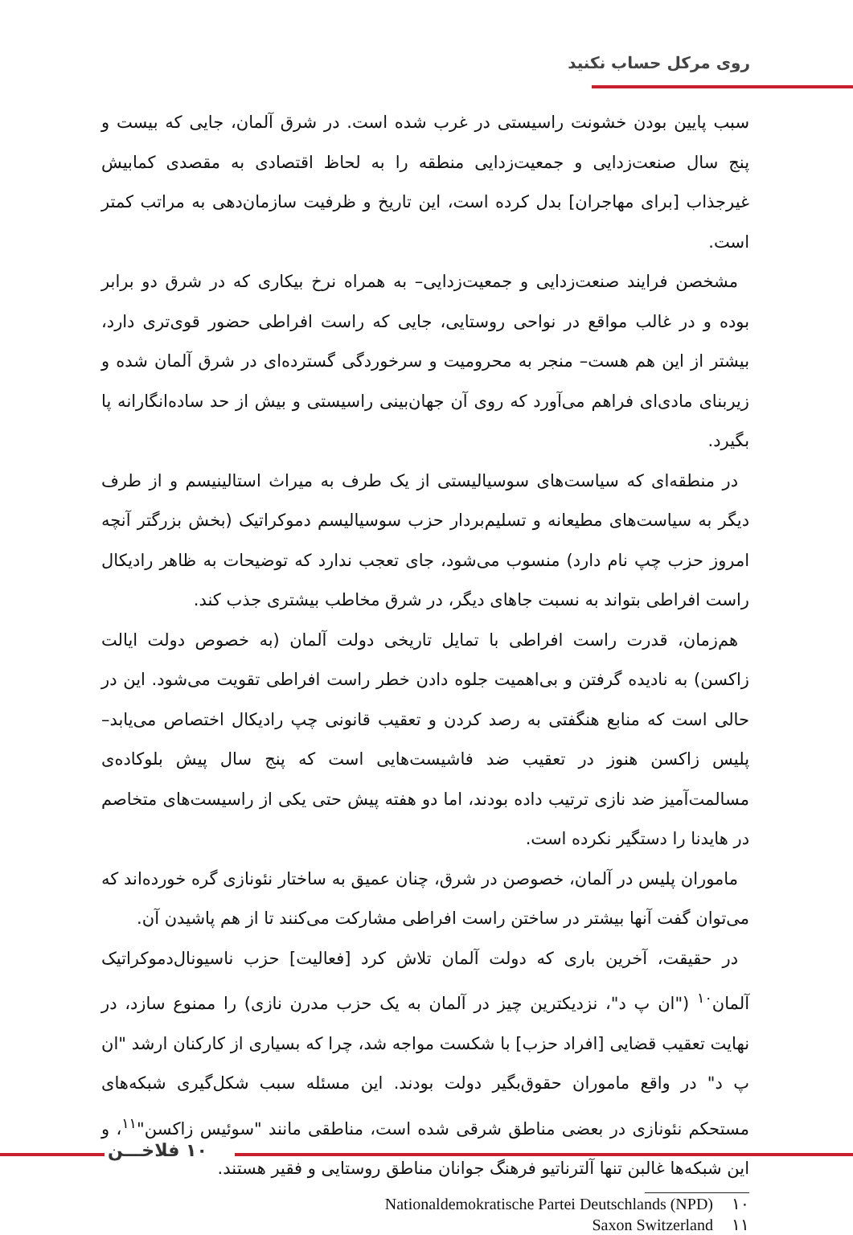روی مرکل حساب نکنید
سبب پایین بودن خشونت راسیستی در غرب شده است. در شرق آلمان، جایی که بیست و پنج سال صنعت‌زدایی و جمعیت‌زدایی منطقه را به لحاظ اقتصادی به مقصدی کمابیش غیرجذاب [برای مهاجران] بدل کرده است، این تاریخ و ظرفیت سازمان‌دهی به مراتب کمتر است.
مشخصن فرایند صنعت‌زدایی و جمعیت‌زدایی– به همراه نرخ بیکاری که در شرق دو برابر بوده و در غالب مواقع در نواحی روستایی، جایی که راست افراطی حضور قوی‌تری دارد، بیشتر از این هم هست– منجر به محرومیت و سرخوردگی گسترده‌ای در شرق آلمان شده و زیربنای مادی‌ای فراهم می‌آورد که روی آن جهان‌بینی راسیستی و بیش از حد ساده‌انگارانه پا بگیرد.
در منطقه‌ای که سیاست‌های سوسیالیستی از یک طرف به میراث استالینیسم و از طرف دیگر به سیاست‌های مطیعانه و تسلیم‌بردار حزب سوسیالیسم دموکراتیک (بخش بزرگتر آنچه امروز حزب چپ نام دارد) منسوب می‌شود، جای تعجب ندارد که توضیحات به ظاهر رادیکال راست افراطی بتواند به نسبت جاهای دیگر، در شرق مخاطب بیشتری جذب کند.
هم‌زمان، قدرت راست افراطی با تمایل تاریخی دولت آلمان (به خصوص دولت ایالت زاکسن) به نادیده گرفتن و بی‌اهمیت جلوه دادن خطر راست افراطی تقویت می‌شود. این در حالی است که منابع هنگفتی به رصد کردن و تعقیب قانونی چپ رادیکال اختصاص می‌یابد– پلیس زاکسن هنوز در تعقیب ضد فاشیست‌هایی است که پنج سال پیش بلوکاده‌ی مسالمت‌آمیز ضد نازی ترتیب داده بودند، اما دو هفته پیش حتی یکی از راسیست‌های متخاصم در هایدنا را دستگیر نکرده است.
ماموران پلیس در آلمان، خصوصن در شرق، چنان عمیق به ساختار نئونازی گره خورده‌اند که می‌توان گفت آنها بیشتر در ساختن راست افراطی مشارکت می‌کنند تا از هم پاشیدن آن.
در حقیقت، آخرین باری که دولت آلمان تلاش کرد [فعالیت] حزب ناسیونال‌دموکراتیک آلمان<sup>۱۰</sup> ("ان پ د"، نزدیکترین چیز در آلمان به یک حزب مدرن نازی) را ممنوع سازد، در نهایت تعقیب قضایی [افراد حزب] با شکست مواجه شد، چرا که بسیاری از کارکنان ارشد "ان پ د" در واقع ماموران حقوق‌بگیر دولت بودند. این مسئله سبب شکل‌گیری شبکه‌های مستحکم نئونازی در بعضی مناطق شرقی شده است، مناطقی مانند "سوئیس زاکسن"<sup>۱۱</sup>، و این شبکه‌ها غالبن تنها آلترناتیو فرهنگ جوانان مناطق روستایی و فقیر هستند.
۱۰ Nationaldemokratische Partei Deutschlands (NPD)
۱۱ Saxon Switzerland
۱۰ فلاخـــن